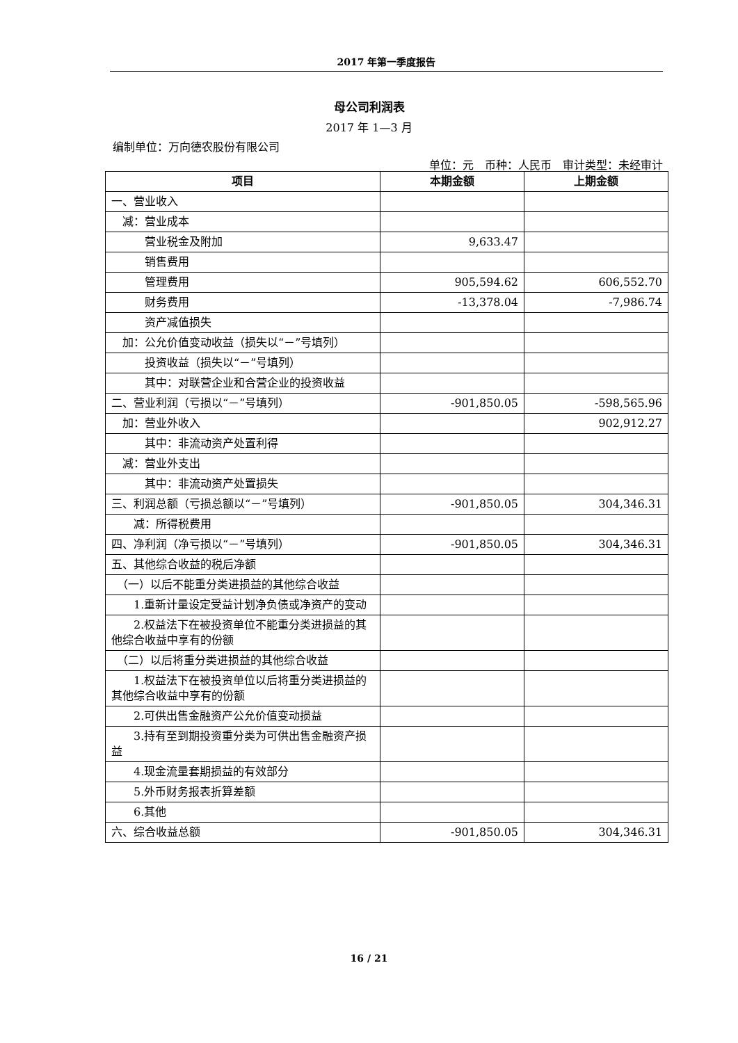2017 年第一季度报告
母公司利润表
2017 年 1—3 月
编制单位：万向德农股份有限公司
单位：元　币种：人民币　审计类型：未经审计
| 项目 | 本期金额 | 上期金额 |
| --- | --- | --- |
| 一、营业收入 | | |
| 减：营业成本 | | |
| 营业税金及附加 | 9,633.47 | |
| 销售费用 | | |
| 管理费用 | 905,594.62 | 606,552.70 |
| 财务费用 | -13,378.04 | -7,986.74 |
| 资产减值损失 | | |
| 加：公允价值变动收益（损失以“－”号填列） | | |
| 投资收益（损失以“－”号填列） | | |
| 其中：对联营企业和合营企业的投资收益 | | |
| 二、营业利润（亏损以“－”号填列） | -901,850.05 | -598,565.96 |
| 加：营业外收入 | | 902,912.27 |
| 其中：非流动资产处置利得 | | |
| 减：营业外支出 | | |
| 其中：非流动资产处置损失 | | |
| 三、利润总额（亏损总额以“－”号填列） | -901,850.05 | 304,346.31 |
| 减：所得税费用 | | |
| 四、净利润（净亏损以“－”号填列） | -901,850.05 | 304,346.31 |
| 五、其他综合收益的税后净额 | | |
| （一）以后不能重分类进损益的其他综合收益 | | |
| 1.重新计量设定受益计划净负债或净资产的变动 | | |
| 2.权益法下在被投资单位不能重分类进损益的其他综合收益中享有的份额 | | |
| （二）以后将重分类进损益的其他综合收益 | | |
| 1.权益法下在被投资单位以后将重分类进损益的其他综合收益中享有的份额 | | |
| 2.可供出售金融资产公允价值变动损益 | | |
| 3.持有至到期投资重分类为可供出售金融资产损益 | | |
| 4.现金流量套期损益的有效部分 | | |
| 5.外币财务报表折算差额 | | |
| 6.其他 | | |
| 六、综合收益总额 | -901,850.05 | 304,346.31 |
16 / 21